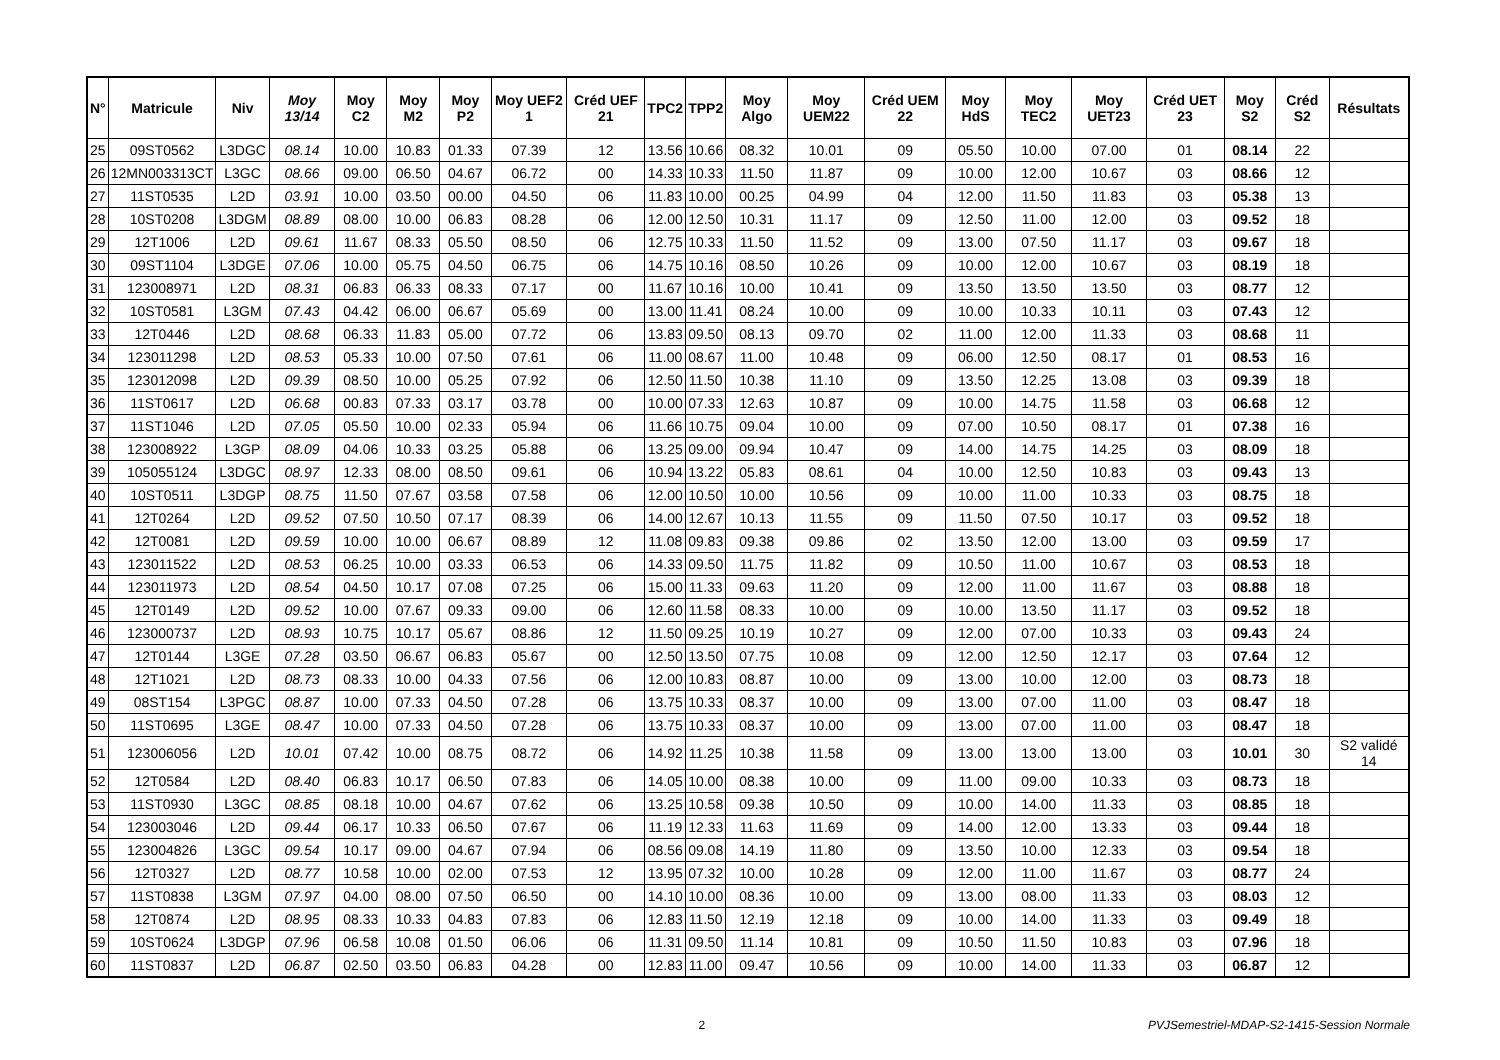| N° | Matricule | Niv | Moy 13/14 | Moy C2 | Moy M2 | Moy P2 | Moy UEF2 1 | Créd UEF 21 | TPC2 | TPP2 | Moy Algo | Moy UEM22 | Créd UEM 22 | Moy HdS | Moy TEC2 | Moy UET23 | Créd UET 23 | Moy S2 | Créd S2 | Résultats |
| --- | --- | --- | --- | --- | --- | --- | --- | --- | --- | --- | --- | --- | --- | --- | --- | --- | --- | --- | --- | --- |
| 25 | 09ST0562 | L3DGC | 08.14 | 10.00 | 10.83 | 01.33 | 07.39 | 12 | 13.56 | 10.66 | 08.32 | 10.01 | 09 | 05.50 | 10.00 | 07.00 | 01 | 08.14 | 22 | |
| 26 | 12MN003313CT | L3GC | 08.66 | 09.00 | 06.50 | 04.67 | 06.72 | 00 | 14.33 | 10.33 | 11.50 | 11.87 | 09 | 10.00 | 12.00 | 10.67 | 03 | 08.66 | 12 | |
| 27 | 11ST0535 | L2D | 03.91 | 10.00 | 03.50 | 00.00 | 04.50 | 06 | 11.83 | 10.00 | 00.25 | 04.99 | 04 | 12.00 | 11.50 | 11.83 | 03 | 05.38 | 13 | |
| 28 | 10ST0208 | L3DGM | 08.89 | 08.00 | 10.00 | 06.83 | 08.28 | 06 | 12.00 | 12.50 | 10.31 | 11.17 | 09 | 12.50 | 11.00 | 12.00 | 03 | 09.52 | 18 | |
| 29 | 12T1006 | L2D | 09.61 | 11.67 | 08.33 | 05.50 | 08.50 | 06 | 12.75 | 10.33 | 11.50 | 11.52 | 09 | 13.00 | 07.50 | 11.17 | 03 | 09.67 | 18 | |
| 30 | 09ST1104 | L3DGE | 07.06 | 10.00 | 05.75 | 04.50 | 06.75 | 06 | 14.75 | 10.16 | 08.50 | 10.26 | 09 | 10.00 | 12.00 | 10.67 | 03 | 08.19 | 18 | |
| 31 | 123008971 | L2D | 08.31 | 06.83 | 06.33 | 08.33 | 07.17 | 00 | 11.67 | 10.16 | 10.00 | 10.41 | 09 | 13.50 | 13.50 | 13.50 | 03 | 08.77 | 12 | |
| 32 | 10ST0581 | L3GM | 07.43 | 04.42 | 06.00 | 06.67 | 05.69 | 00 | 13.00 | 11.41 | 08.24 | 10.00 | 09 | 10.00 | 10.33 | 10.11 | 03 | 07.43 | 12 | |
| 33 | 12T0446 | L2D | 08.68 | 06.33 | 11.83 | 05.00 | 07.72 | 06 | 13.83 | 09.50 | 08.13 | 09.70 | 02 | 11.00 | 12.00 | 11.33 | 03 | 08.68 | 11 | |
| 34 | 123011298 | L2D | 08.53 | 05.33 | 10.00 | 07.50 | 07.61 | 06 | 11.00 | 08.67 | 11.00 | 10.48 | 09 | 06.00 | 12.50 | 08.17 | 01 | 08.53 | 16 | |
| 35 | 123012098 | L2D | 09.39 | 08.50 | 10.00 | 05.25 | 07.92 | 06 | 12.50 | 11.50 | 10.38 | 11.10 | 09 | 13.50 | 12.25 | 13.08 | 03 | 09.39 | 18 | |
| 36 | 11ST0617 | L2D | 06.68 | 00.83 | 07.33 | 03.17 | 03.78 | 00 | 10.00 | 07.33 | 12.63 | 10.87 | 09 | 10.00 | 14.75 | 11.58 | 03 | 06.68 | 12 | |
| 37 | 11ST1046 | L2D | 07.05 | 05.50 | 10.00 | 02.33 | 05.94 | 06 | 11.66 | 10.75 | 09.04 | 10.00 | 09 | 07.00 | 10.50 | 08.17 | 01 | 07.38 | 16 | |
| 38 | 123008922 | L3GP | 08.09 | 04.06 | 10.33 | 03.25 | 05.88 | 06 | 13.25 | 09.00 | 09.94 | 10.47 | 09 | 14.00 | 14.75 | 14.25 | 03 | 08.09 | 18 | |
| 39 | 105055124 | L3DGC | 08.97 | 12.33 | 08.00 | 08.50 | 09.61 | 06 | 10.94 | 13.22 | 05.83 | 08.61 | 04 | 10.00 | 12.50 | 10.83 | 03 | 09.43 | 13 | |
| 40 | 10ST0511 | L3DGP | 08.75 | 11.50 | 07.67 | 03.58 | 07.58 | 06 | 12.00 | 10.50 | 10.00 | 10.56 | 09 | 10.00 | 11.00 | 10.33 | 03 | 08.75 | 18 | |
| 41 | 12T0264 | L2D | 09.52 | 07.50 | 10.50 | 07.17 | 08.39 | 06 | 14.00 | 12.67 | 10.13 | 11.55 | 09 | 11.50 | 07.50 | 10.17 | 03 | 09.52 | 18 | |
| 42 | 12T0081 | L2D | 09.59 | 10.00 | 10.00 | 06.67 | 08.89 | 12 | 11.08 | 09.83 | 09.38 | 09.86 | 02 | 13.50 | 12.00 | 13.00 | 03 | 09.59 | 17 | |
| 43 | 123011522 | L2D | 08.53 | 06.25 | 10.00 | 03.33 | 06.53 | 06 | 14.33 | 09.50 | 11.75 | 11.82 | 09 | 10.50 | 11.00 | 10.67 | 03 | 08.53 | 18 | |
| 44 | 123011973 | L2D | 08.54 | 04.50 | 10.17 | 07.08 | 07.25 | 06 | 15.00 | 11.33 | 09.63 | 11.20 | 09 | 12.00 | 11.00 | 11.67 | 03 | 08.88 | 18 | |
| 45 | 12T0149 | L2D | 09.52 | 10.00 | 07.67 | 09.33 | 09.00 | 06 | 12.60 | 11.58 | 08.33 | 10.00 | 09 | 10.00 | 13.50 | 11.17 | 03 | 09.52 | 18 | |
| 46 | 123000737 | L2D | 08.93 | 10.75 | 10.17 | 05.67 | 08.86 | 12 | 11.50 | 09.25 | 10.19 | 10.27 | 09 | 12.00 | 07.00 | 10.33 | 03 | 09.43 | 24 | |
| 47 | 12T0144 | L3GE | 07.28 | 03.50 | 06.67 | 06.83 | 05.67 | 00 | 12.50 | 13.50 | 07.75 | 10.08 | 09 | 12.00 | 12.50 | 12.17 | 03 | 07.64 | 12 | |
| 48 | 12T1021 | L2D | 08.73 | 08.33 | 10.00 | 04.33 | 07.56 | 06 | 12.00 | 10.83 | 08.87 | 10.00 | 09 | 13.00 | 10.00 | 12.00 | 03 | 08.73 | 18 | |
| 49 | 08ST154 | L3PGC | 08.87 | 10.00 | 07.33 | 04.50 | 07.28 | 06 | 13.75 | 10.33 | 08.37 | 10.00 | 09 | 13.00 | 07.00 | 11.00 | 03 | 08.47 | 18 | |
| 50 | 11ST0695 | L3GE | 08.47 | 10.00 | 07.33 | 04.50 | 07.28 | 06 | 13.75 | 10.33 | 08.37 | 10.00 | 09 | 13.00 | 07.00 | 11.00 | 03 | 08.47 | 18 | |
| 51 | 123006056 | L2D | 10.01 | 07.42 | 10.00 | 08.75 | 08.72 | 06 | 14.92 | 11.25 | 10.38 | 11.58 | 09 | 13.00 | 13.00 | 13.00 | 03 | 10.01 | 30 | S2 validé 14 |
| 52 | 12T0584 | L2D | 08.40 | 06.83 | 10.17 | 06.50 | 07.83 | 06 | 14.05 | 10.00 | 08.38 | 10.00 | 09 | 11.00 | 09.00 | 10.33 | 03 | 08.73 | 18 | |
| 53 | 11ST0930 | L3GC | 08.85 | 08.18 | 10.00 | 04.67 | 07.62 | 06 | 13.25 | 10.58 | 09.38 | 10.50 | 09 | 10.00 | 14.00 | 11.33 | 03 | 08.85 | 18 | |
| 54 | 123003046 | L2D | 09.44 | 06.17 | 10.33 | 06.50 | 07.67 | 06 | 11.19 | 12.33 | 11.63 | 11.69 | 09 | 14.00 | 12.00 | 13.33 | 03 | 09.44 | 18 | |
| 55 | 123004826 | L3GC | 09.54 | 10.17 | 09.00 | 04.67 | 07.94 | 06 | 08.56 | 09.08 | 14.19 | 11.80 | 09 | 13.50 | 10.00 | 12.33 | 03 | 09.54 | 18 | |
| 56 | 12T0327 | L2D | 08.77 | 10.58 | 10.00 | 02.00 | 07.53 | 12 | 13.95 | 07.32 | 10.00 | 10.28 | 09 | 12.00 | 11.00 | 11.67 | 03 | 08.77 | 24 | |
| 57 | 11ST0838 | L3GM | 07.97 | 04.00 | 08.00 | 07.50 | 06.50 | 00 | 14.10 | 10.00 | 08.36 | 10.00 | 09 | 13.00 | 08.00 | 11.33 | 03 | 08.03 | 12 | |
| 58 | 12T0874 | L2D | 08.95 | 08.33 | 10.33 | 04.83 | 07.83 | 06 | 12.83 | 11.50 | 12.19 | 12.18 | 09 | 10.00 | 14.00 | 11.33 | 03 | 09.49 | 18 | |
| 59 | 10ST0624 | L3DGP | 07.96 | 06.58 | 10.08 | 01.50 | 06.06 | 06 | 11.31 | 09.50 | 11.14 | 10.81 | 09 | 10.50 | 11.50 | 10.83 | 03 | 07.96 | 18 | |
| 60 | 11ST0837 | L2D | 06.87 | 02.50 | 03.50 | 06.83 | 04.28 | 00 | 12.83 | 11.00 | 09.47 | 10.56 | 09 | 10.00 | 14.00 | 11.33 | 03 | 06.87 | 12 | |
2 PVJSemestriel-MDAP-S2-1415-Session Normale